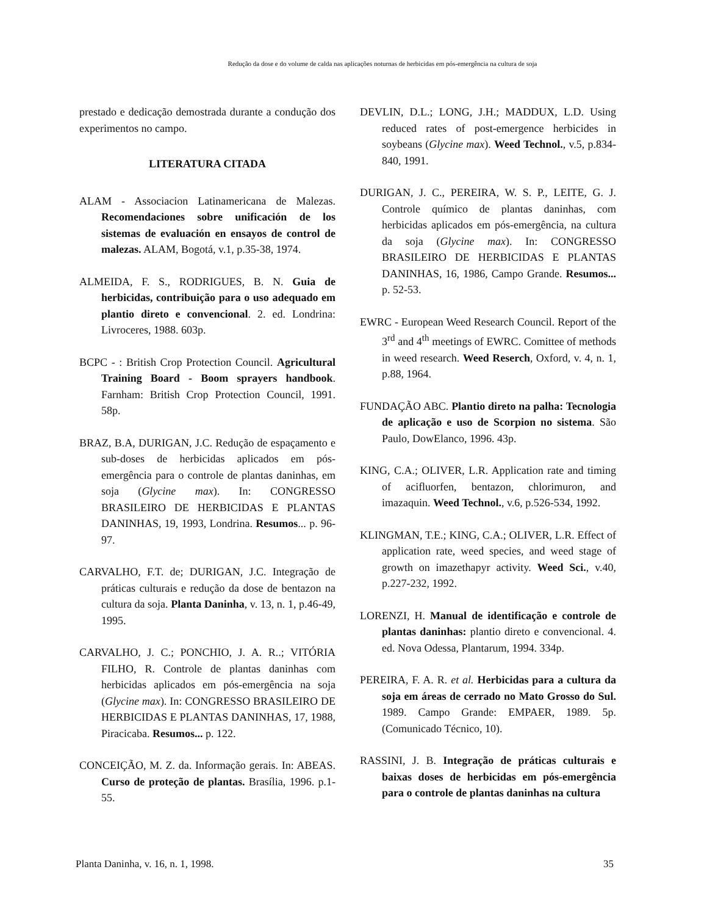Redução da dose e do volume de calda nas aplicações noturnas de herbicidas em pós-emergência na cultura de soja
prestado e dedicação demostrada durante a condução dos experimentos no campo.
LITERATURA CITADA
ALAM - Associacion Latinamericana de Malezas. Recomendaciones sobre unificación de los sistemas de evaluación en ensayos de control de malezas. ALAM, Bogotá, v.1, p.35-38, 1974.
ALMEIDA, F. S., RODRIGUES, B. N. Guia de herbicidas, contribuição para o uso adequado em plantio direto e convencional. 2. ed. Londrina: Livroceres, 1988. 603p.
BCPC - : British Crop Protection Council. Agricultural Training Board - Boom sprayers handbook. Farnham: British Crop Protection Council, 1991. 58p.
BRAZ, B.A, DURIGAN, J.C. Redução de espaçamento e sub-doses de herbicidas aplicados em pós-emergência para o controle de plantas daninhas, em soja (Glycine max). In: CONGRESSO BRASILEIRO DE HERBICIDAS E PLANTAS DANINHAS, 19, 1993, Londrina. Resumos... p. 96-97.
CARVALHO, F.T. de; DURIGAN, J.C. Integração de práticas culturais e redução da dose de bentazon na cultura da soja. Planta Daninha, v. 13, n. 1, p.46-49, 1995.
CARVALHO, J. C.; PONCHIO, J. A. R..; VITÓRIA FILHO, R. Controle de plantas daninhas com herbicidas aplicados em pós-emergência na soja (Glycine max). In: CONGRESSO BRASILEIRO DE HERBICIDAS E PLANTAS DANINHAS, 17, 1988, Piracicaba. Resumos... p. 122.
CONCEIÇÃO, M. Z. da. Informação gerais. In: ABEAS. Curso de proteção de plantas. Brasília, 1996. p.1-55.
DEVLIN, D.L.; LONG, J.H.; MADDUX, L.D. Using reduced rates of post-emergence herbicides in soybeans (Glycine max). Weed Technol., v.5, p.834-840, 1991.
DURIGAN, J. C., PEREIRA, W. S. P., LEITE, G. J. Controle químico de plantas daninhas, com herbicidas aplicados em pós-emergência, na cultura da soja (Glycine max). In: CONGRESSO BRASILEIRO DE HERBICIDAS E PLANTAS DANINHAS, 16, 1986, Campo Grande. Resumos... p. 52-53.
EWRC - European Weed Research Council. Report of the 3<sup>rd</sup> and 4<sup>th</sup> meetings of EWRC. Comittee of methods in weed research. Weed Reserch, Oxford, v. 4, n. 1, p.88, 1964.
FUNDAÇÃO ABC. Plantio direto na palha: Tecnologia de aplicação e uso de Scorpion no sistema. São Paulo, DowElanco, 1996. 43p.
KING, C.A.; OLIVER, L.R. Application rate and timing of acifluorfen, bentazon, chlorimuron, and imazaquin. Weed Technol., v.6, p.526-534, 1992.
KLINGMAN, T.E.; KING, C.A.; OLIVER, L.R. Effect of application rate, weed species, and weed stage of growth on imazethapyr activity. Weed Sci., v.40, p.227-232, 1992.
LORENZI, H. Manual de identificação e controle de plantas daninhas: plantio direto e convencional. 4. ed. Nova Odessa, Plantarum, 1994. 334p.
PEREIRA, F. A. R. et al. Herbicidas para a cultura da soja em áreas de cerrado no Mato Grosso do Sul. 1989. Campo Grande: EMPAER, 1989. 5p. (Comunicado Técnico, 10).
RASSINI, J. B. Integração de práticas culturais e baixas doses de herbicidas em pós-emergência para o controle de plantas daninhas na cultura
Planta Daninha, v. 16, n. 1, 1998. 35